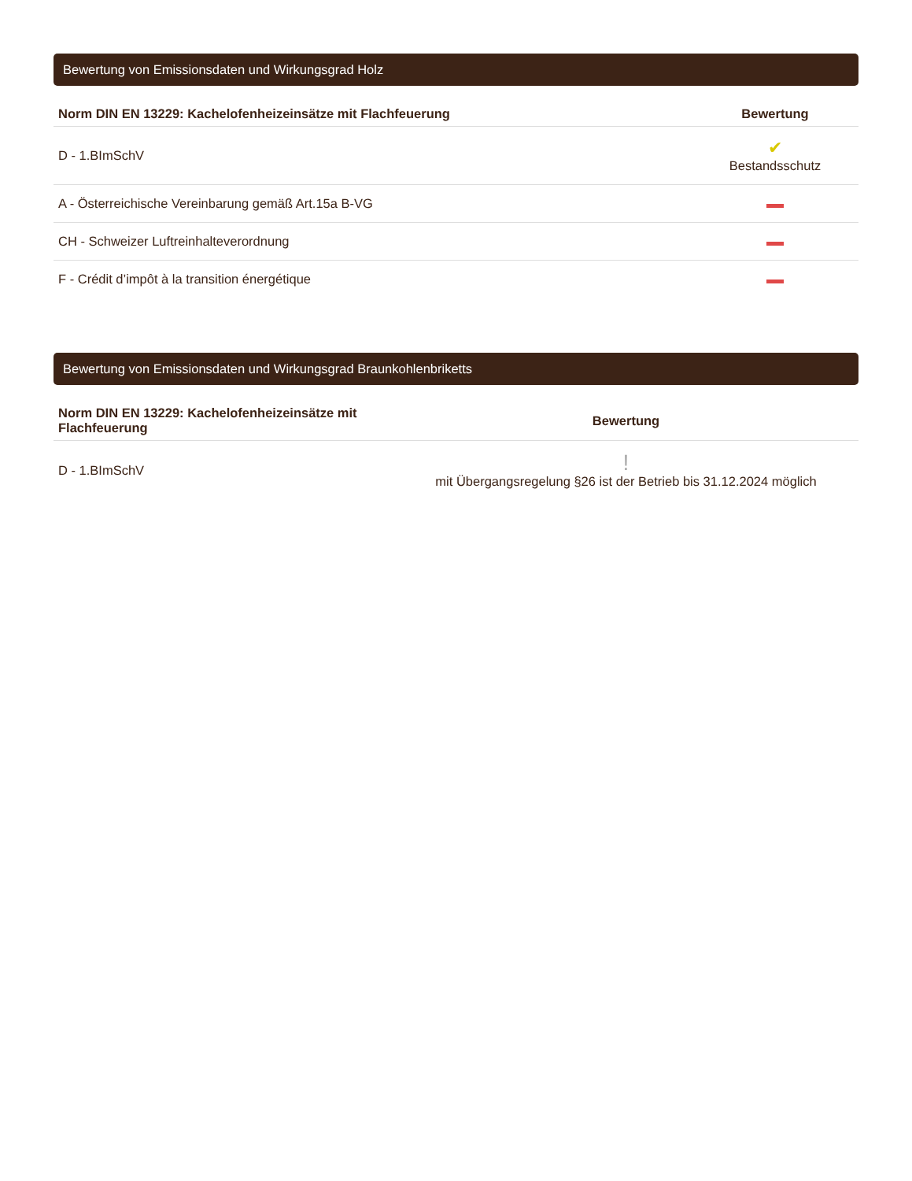Bewertung von Emissionsdaten und Wirkungsgrad Holz
| Norm DIN EN 13229: Kachelofenheizeinsätze mit Flachfeuerung | Bewertung |
| --- | --- |
| D - 1.BImSchV | ✔ Bestandsschutz |
| A - Österreichische Vereinbarung gemäß Art.15a B-VG | |
| CH - Schweizer Luftreinhalteverordnung | |
| F - Crédit d’impôt à la transition énergétique | |
Bewertung von Emissionsdaten und Wirkungsgrad Braunkohlenbriketts
| Norm DIN EN 13229: Kachelofenheizeinsätze mit Flachfeuerung | Bewertung |
| --- | --- |
| D - 1.BImSchV | ! mit Übergangsregelung §26 ist der Betrieb bis 31.12.2024 möglich |